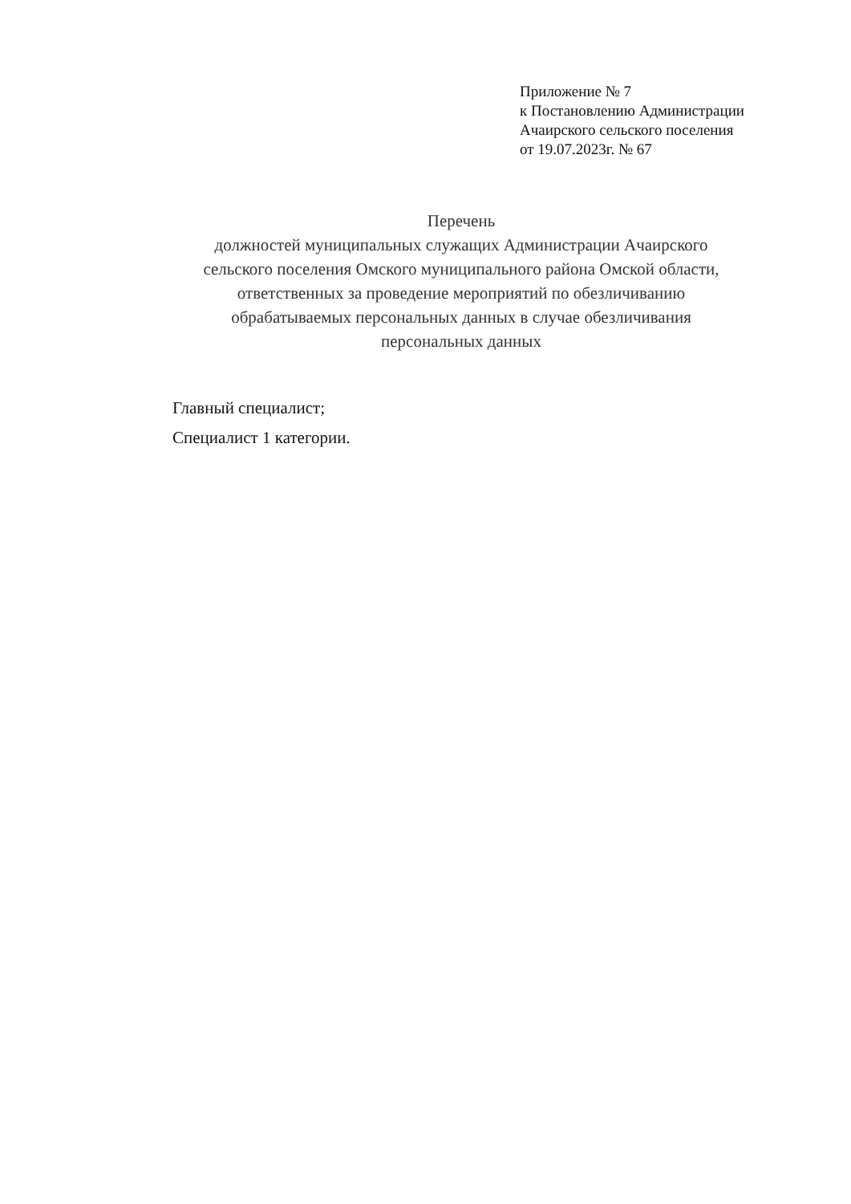Приложение № 7
к Постановлению Администрации
Ачаирского сельского поселения
от 19.07.2023г. № 67
Перечень
должностей муниципальных служащих Администрации Ачаирского
сельского поселения Омского муниципального района Омской области,
ответственных за проведение мероприятий по обезличиванию
обрабатываемых персональных данных в случае обезличивания
персональных данных
Главный специалист;
Специалист 1 категории.